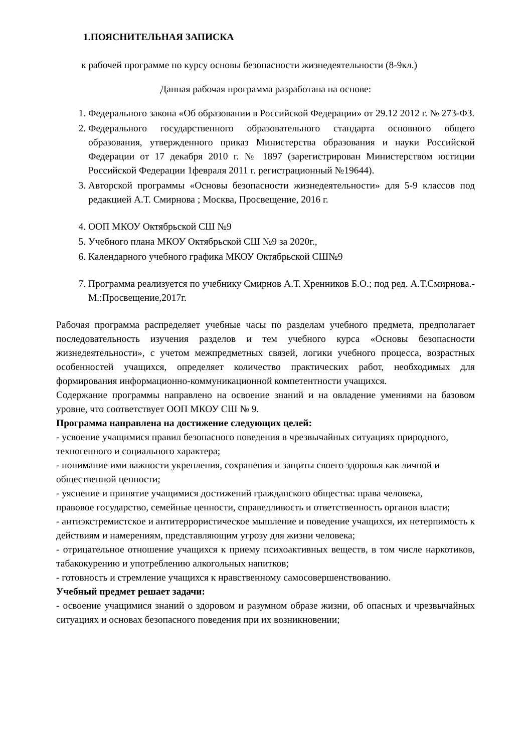1.ПОЯСНИТЕЛЬНАЯ ЗАПИСКА
к рабочей программе по курсу основы безопасности жизнедеятельности (8-9кл.)
Данная рабочая программа разработана на основе:
1. Федерального закона «Об образовании в Российской Федерации» от 29.12 2012 г. № 273-ФЗ.
2. Федерального государственного образовательного стандарта основного общего образования, утвержденного приказ Министерства образования и науки Российской Федерации от 17 декабря 2010 г. № 1897 (зарегистрирован Министерством юстиции Российской Федерации 1февраля 2011 г. регистрационный №19644).
3. Авторской программы «Основы безопасности жизнедеятельности» для 5-9 классов под редакцией А.Т. Смирнова ; Москва, Просвещение, 2016 г.
4. ООП МКОУ Октябрьской СШ №9
5. Учебного плана МКОУ Октябрьской СШ №9 за 2020г.,
6. Календарного учебного графика МКОУ Октябрьской СШ№9
7. Программа реализуется по учебнику Смирнов А.Т. Хренников Б.О.; под ред. А.Т.Смирнова.-М.:Просвещение,2017г.
Рабочая программа распределяет учебные часы по разделам учебного предмета, предполагает последовательность изучения разделов и тем учебного курса «Основы безопасности жизнедеятельности», с учетом межпредметных связей, логики учебного процесса, возрастных особенностей учащихся, определяет количество практических работ, необходимых для формирования информационно-коммуникационной компетентности учащихся.
Содержание программы направлено на освоение знаний и на овладение умениями на базовом уровне, что соответствует ООП МКОУ СШ № 9.
Программа направлена на достижение следующих целей:
- усвоение учащимися правил безопасного поведения в чрезвычайных ситуациях природного,
техногенного и социального характера;
- понимание ими важности укрепления, сохранения и защиты своего здоровья как личной и
общественной ценности;
- уяснение и принятие учащимися достижений гражданского общества: права человека,
правовое государство, семейные ценности, справедливость и ответственность органов власти;
- антиэкстремистское и антитеррористическое мышление и поведение учащихся, их нетерпимость к действиям и намерениям, представляющим угрозу для жизни человека;
- отрицательное отношение учащихся к приему психоактивных веществ, в том числе наркотиков, табакокурению и употреблению алкогольных напитков;
- готовность и стремление учащихся к нравственному самосовершенствованию.
Учебный предмет решает задачи:
- освоение учащимися знаний о здоровом и разумном образе жизни, об опасных и чрезвычайных ситуациях и основах безопасного поведения при их возникновении;